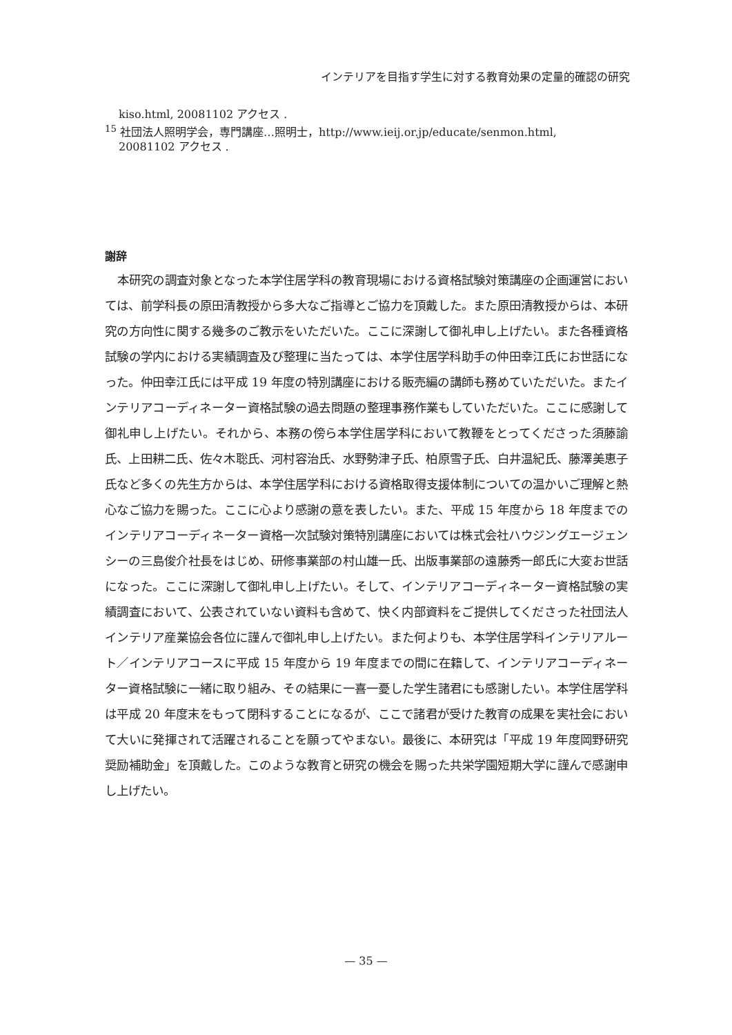インテリアを目指す学生に対する教育効果の定量的確認の研究
kiso.html, 20081102 アクセス .
<sup>15</sup> 社団法人照明学会，専門講座…照明士，http://www.ieij.or.jp/educate/senmon.html,
20081102 アクセス .
謝辞
本研究の調査対象となった本学住居学科の教育現場における資格試験対策講座の企画運営においては、前学科長の原田清教授から多大なご指導とご協力を頂戴した。また原田清教授からは、本研究の方向性に関する幾多のご教示をいただいた。ここに深謝して御礼申し上げたい。また各種資格試験の学内における実績調査及び整理に当たっては、本学住居学科助手の仲田幸江氏にお世話になった。仲田幸江氏には平成 19 年度の特別講座における販売編の講師も務めていただいた。またインテリアコーディネーター資格試験の過去問題の整理事務作業もしていただいた。ここに感謝して御礼申し上げたい。それから、本務の傍ら本学住居学科において教鞭をとってくださった須藤諭氏、上田耕二氏、佐々木聡氏、河村容治氏、水野勢津子氏、柏原雪子氏、白井温紀氏、藤澤美恵子氏など多くの先生方からは、本学住居学科における資格取得支援体制についての温かいご理解と熱心なご協力を賜った。ここに心より感謝の意を表したい。また、平成 15 年度から 18 年度までのインテリアコーディネーター資格一次試験対策特別講座においては株式会社ハウジングエージェンシーの三島俊介社長をはじめ、研修事業部の村山雄一氏、出版事業部の遠藤秀一郎氏に大変お世話になった。ここに深謝して御礼申し上げたい。そして、インテリアコーディネーター資格試験の実績調査において、公表されていない資料も含めて、快く内部資料をご提供してくださった社団法人インテリア産業協会各位に謹んで御礼申し上げたい。また何よりも、本学住居学科インテリアルート／インテリアコースに平成 15 年度から 19 年度までの間に在籍して、インテリアコーディネーター資格試験に一緒に取り組み、その結果に一喜一憂した学生諸君にも感謝したい。本学住居学科は平成 20 年度末をもって閉科することになるが、ここで諸君が受けた教育の成果を実社会において大いに発揮されて活躍されることを願ってやまない。最後に、本研究は「平成 19 年度岡野研究奨励補助金」を頂戴した。このような教育と研究の機会を賜った共栄学園短期大学に謹んで感謝申し上げたい。
— 35 —